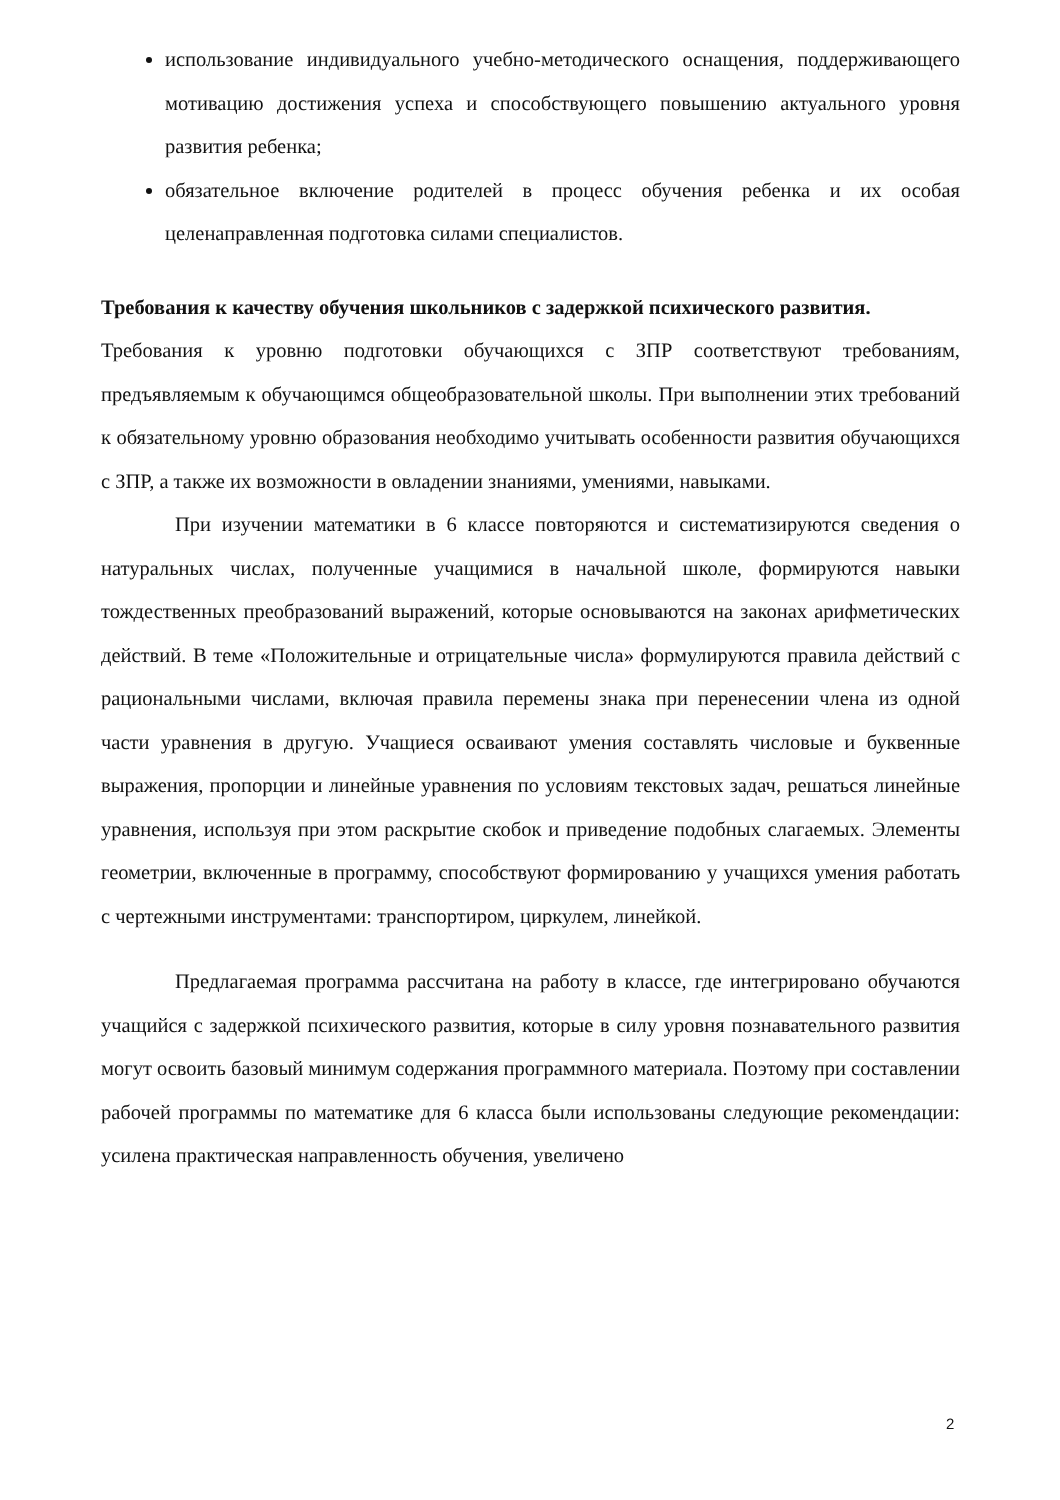использование индивидуального учебно-методического оснащения, поддерживающего мотивацию достижения успеха и способствующего повышению актуального уровня развития ребенка;
обязательное включение родителей в процесс обучения ребенка и их особая целенаправленная подготовка силами специалистов.
Требования к качеству обучения школьников с задержкой психического развития.
Требования к уровню подготовки обучающихся с ЗПР соответствуют требованиям, предъявляемым к обучающимся общеобразовательной школы. При выполнении этих требований к обязательному уровню образования необходимо учитывать особенности развития обучающихся с ЗПР, а также их возможности в овладении знаниями, умениями, навыками.
При изучении математики в 6 классе повторяются и систематизируются сведения о натуральных числах, полученные учащимися в начальной школе, формируются навыки тождественных преобразований выражений, которые основываются на законах арифметических действий. В теме «Положительные и отрицательные числа» формулируются правила действий с рациональными числами, включая правила перемены знака при перенесении члена из одной части уравнения в другую. Учащиеся осваивают умения составлять числовые и буквенные выражения, пропорции и линейные уравнения по условиям текстовых задач, решаться линейные уравнения, используя при этом раскрытие скобок и приведение подобных слагаемых. Элементы геометрии, включенные в программу, способствуют формированию у учащихся умения работать с чертежными инструментами: транспортиром, циркулем, линейкой.
Предлагаемая программа рассчитана на работу в классе, где интегрировано обучаются учащийся с задержкой психического развития, которые в силу уровня познавательного развития могут освоить базовый минимум содержания программного материала. Поэтому при составлении рабочей программы по математике для 6 класса были использованы следующие рекомендации: усилена практическая направленность обучения, увеличено
2